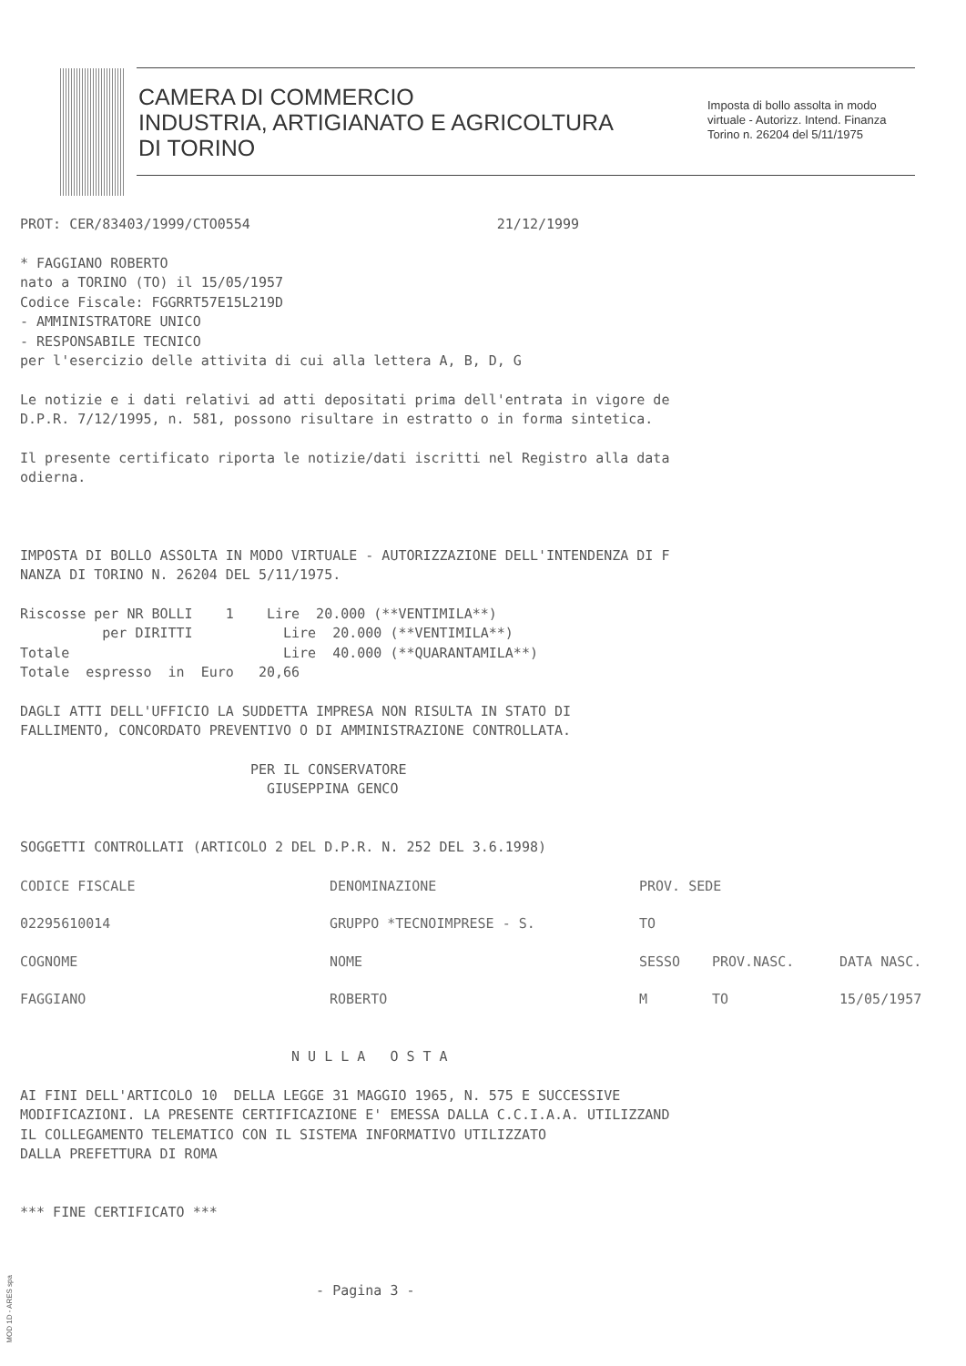CAMERA DI COMMERCIO
INDUSTRIA, ARTIGIANATO E AGRICOLTURA
DI TORINO
Imposta di bollo assolta in modo
virtuale - Autorizz. Intend. Finanza
Torino n. 26204 del 5/11/1975
PROT: CER/83403/1999/CTO0554 21/12/1999
* FAGGIANO ROBERTO nato a TORINO (TO) il 15/05/1957 Codice Fiscale: FGGRRT57E15L219D - AMMINISTRATORE UNICO - RESPONSABILE TECNICO per l'esercizio delle attivita di cui alla lettera A, B, D, G
Le notizie e i dati relativi ad atti depositati prima dell'entrata in vigore de D.P.R. 7/12/1995, n. 581, possono risultare in estratto o in forma sintetica.
Il presente certificato riporta le notizie/dati iscritti nel Registro alla data odierna.
IMPOSTA DI BOLLO ASSOLTA IN MODO VIRTUALE - AUTORIZZAZIONE DELL'INTENDENZA DI F NANZA DI TORINO N. 26204 DEL 5/11/1975.
Riscosse per NR BOLLI 1 Lire 20.000 (**VENTIMILA**) per DIRITTI Lire 20.000 (**VENTIMILA**) Totale Lire 40.000 (**QUARANTAMILA**) Totale espresso in Euro 20,66
DAGLI ATTI DELL'UFFICIO LA SUDDETTA IMPRESA NON RISULTA IN STATO DI FALLIMENTO, CONCORDATO PREVENTIVO O DI AMMINISTRAZIONE CONTROLLATA.
PER IL CONSERVATORE GIUSEPPINA GENCO
SOGGETTI CONTROLLATI (ARTICOLO 2 DEL D.P.R. N. 252 DEL 3.6.1998)
| CODICE FISCALE | DENOMINAZIONE | PROV. SEDE | | |
| 02295610014 | GRUPPO *TECNOIMPRESE - S. | TO | | |
| COGNOME | NOME | SESSO | PROV.NASC. | DATA NASC. |
| FAGGIANO | ROBERTO | M | TO | 15/05/1957 |
N U L L A O S T A
AI FINI DELL'ARTICOLO 10 DELLA LEGGE 31 MAGGIO 1965, N. 575 E SUCCESSIVE MODIFICAZIONI. LA PRESENTE CERTIFICAZIONE E' EMESSA DALLA C.C.I.A.A. UTILIZZAND IL COLLEGAMENTO TELEMATICO CON IL SISTEMA INFORMATIVO UTILIZZATO DALLA PREFETTURA DI ROMA
*** FINE CERTIFICATO ***
- Pagina 3 -
MOD 1D - ARES spa